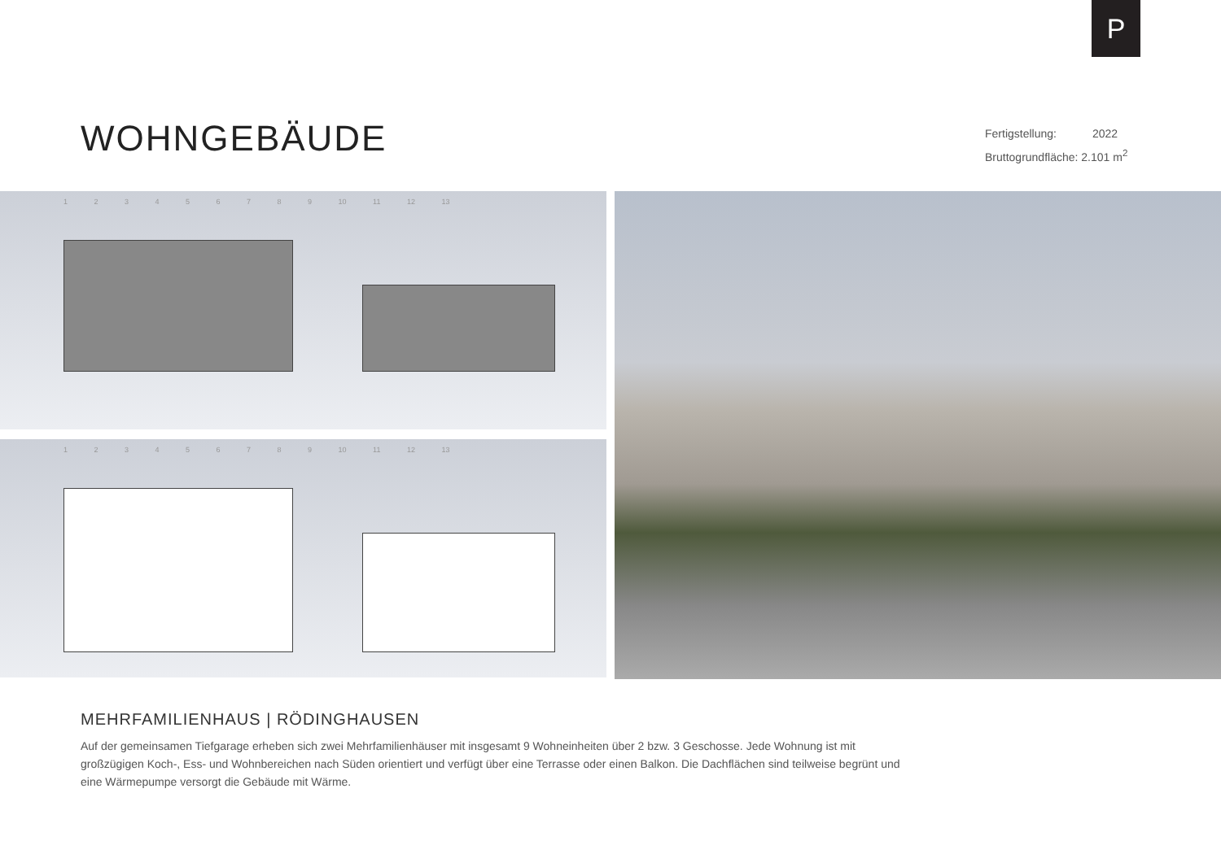P
WOHNGEBÄUDE
Fertigstellung: 2022
Bruttogrundfläche: 2.101 m<sup>2</sup>
1 2 3 4 5 6 7 8 9 10 11 12 13
1 2 3 4 5 6 7 8 9 10 11 12 13
MEHRFAMILIENHAUS | RÖDINGHAUSEN
Auf der gemeinsamen Tiefgarage erheben sich zwei Mehrfamilienhäuser mit insgesamt 9 Wohneinheiten über 2 bzw. 3 Geschosse. Jede Wohnung ist mit großzügigen Koch-, Ess- und Wohnbereichen nach Süden orientiert und verfügt über eine Terrasse oder einen Balkon. Die Dachflächen sind teilweise begrünt und eine Wärmepumpe versorgt die Gebäude mit Wärme.